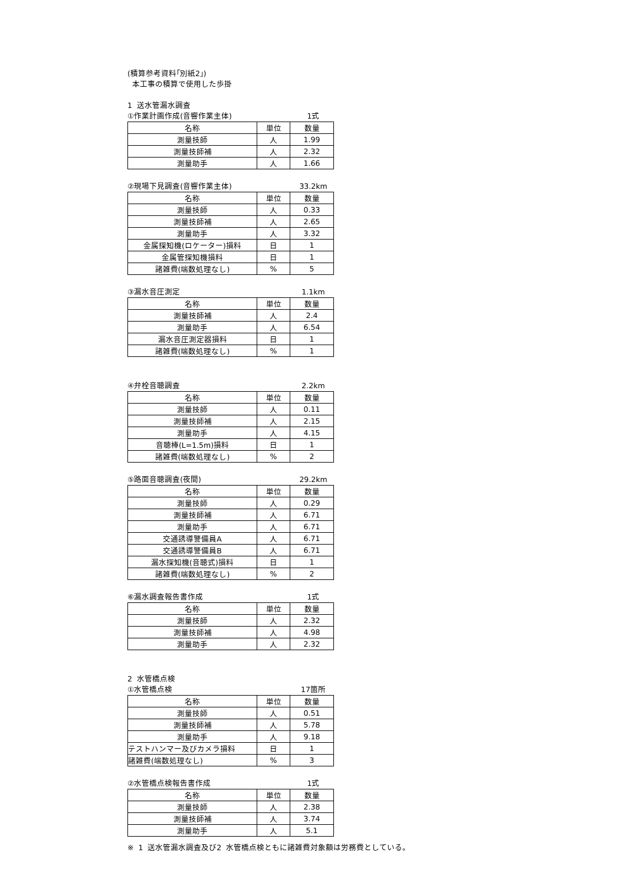(積算参考資料｢別紙2｣)
本工事の積算で使用した歩掛
1 送水管漏水調査
①作業計画作成(音響作業主体) 1式
| 名称 | 単位 | 数量 |
| --- | --- | --- |
| 測量技師 | 人 | 1.99 |
| 測量技師補 | 人 | 2.32 |
| 測量助手 | 人 | 1.66 |
②現場下見調査(音響作業主体) 33.2km
| 名称 | 単位 | 数量 |
| --- | --- | --- |
| 測量技師 | 人 | 0.33 |
| 測量技師補 | 人 | 2.65 |
| 測量助手 | 人 | 3.32 |
| 金属探知機(ロケーター)損料 | 日 | 1 |
| 金属管探知機損料 | 日 | 1 |
| 諸雑費(端数処理なし) | % | 5 |
③漏水音圧測定 1.1km
| 名称 | 単位 | 数量 |
| --- | --- | --- |
| 測量技師補 | 人 | 2.4 |
| 測量助手 | 人 | 6.54 |
| 漏水音圧測定器損料 | 日 | 1 |
| 諸雑費(端数処理なし) | % | 1 |
④弁栓音聴調査 2.2km
| 名称 | 単位 | 数量 |
| --- | --- | --- |
| 測量技師 | 人 | 0.11 |
| 測量技師補 | 人 | 2.15 |
| 測量助手 | 人 | 4.15 |
| 音聴棒(L=1.5m)損料 | 日 | 1 |
| 諸雑費(端数処理なし) | % | 2 |
⑤路面音聴調査(夜間) 29.2km
| 名称 | 単位 | 数量 |
| --- | --- | --- |
| 測量技師 | 人 | 0.29 |
| 測量技師補 | 人 | 6.71 |
| 測量助手 | 人 | 6.71 |
| 交通誘導警備員A | 人 | 6.71 |
| 交通誘導警備員B | 人 | 6.71 |
| 漏水探知機(音聴式)損料 | 日 | 1 |
| 諸雑費(端数処理なし) | % | 2 |
⑥漏水調査報告書作成 1式
| 名称 | 単位 | 数量 |
| --- | --- | --- |
| 測量技師 | 人 | 2.32 |
| 測量技師補 | 人 | 4.98 |
| 測量助手 | 人 | 2.32 |
2 水管橋点検
①水管橋点検 17箇所
| 名称 | 単位 | 数量 |
| --- | --- | --- |
| 測量技師 | 人 | 0.51 |
| 測量技師補 | 人 | 5.78 |
| 測量助手 | 人 | 9.18 |
| テストハンマー及びカメラ損料 | 日 | 1 |
| 諸雑費(端数処理なし) | % | 3 |
②水管橋点検報告書作成 1式
| 名称 | 単位 | 数量 |
| --- | --- | --- |
| 測量技師 | 人 | 2.38 |
| 測量技師補 | 人 | 3.74 |
| 測量助手 | 人 | 5.1 |
※ 1 送水管漏水調査及び2 水管橋点検ともに諸雑費対象額は労務費としている。